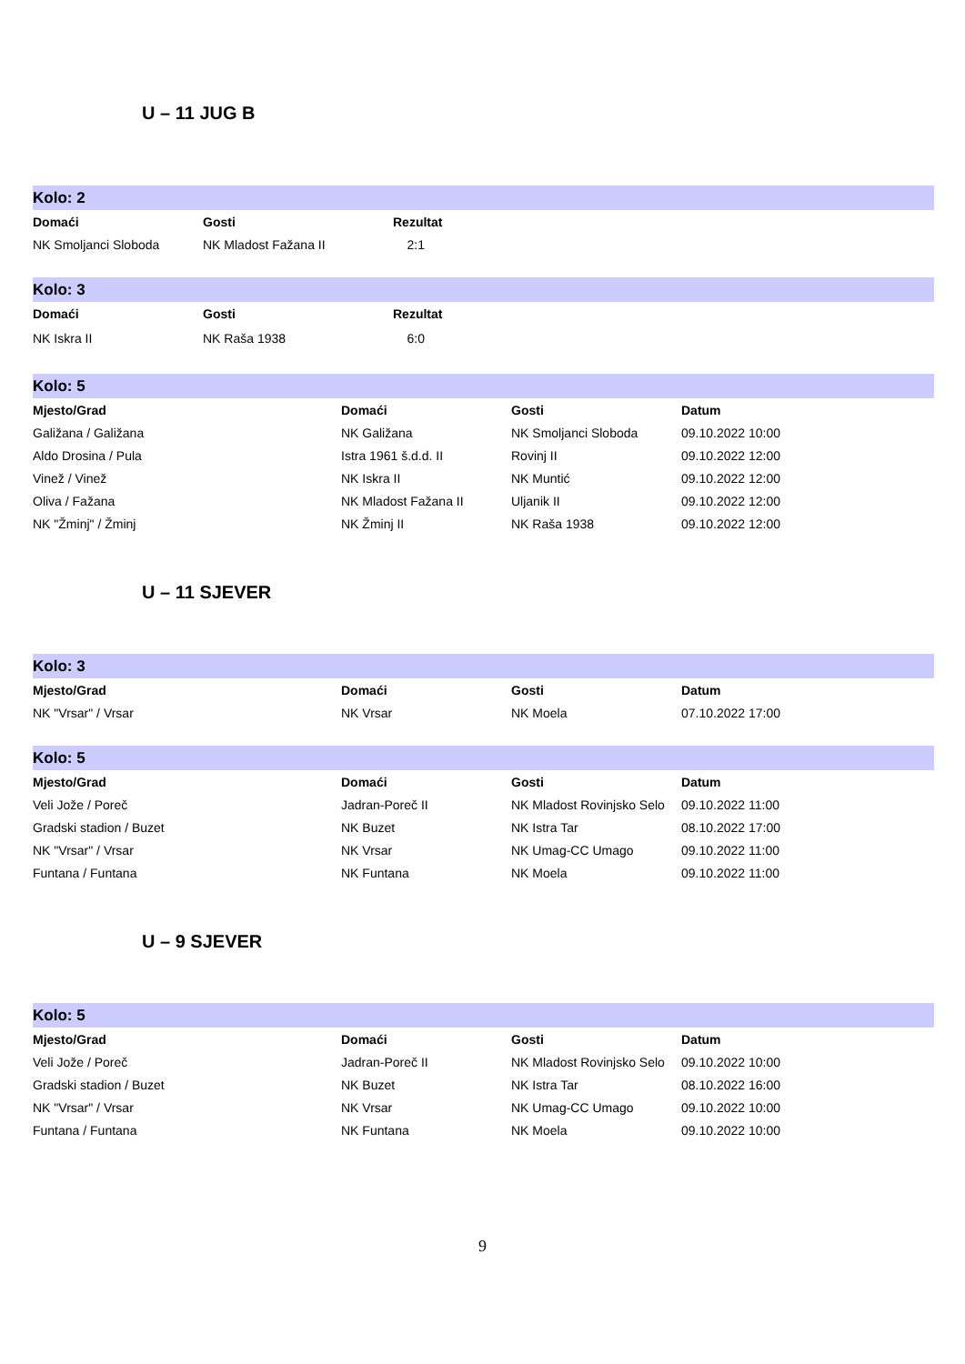U – 11 JUG B
| Kolo: 2 | | | |
| Domaći | Gosti | Rezultat | |
| NK Smoljanci Sloboda | NK Mladost Fažana II | 2:1 | |
| Kolo: 3 | | | |
| Domaći | Gosti | Rezultat | |
| NK Iskra II | NK Raša 1938 | 6:0 | |
| Kolo: 5 | | | |
| Mjesto/Grad | Domaći | Gosti | Datum |
| Galižana / Galižana | NK Galižana | NK Smoljanci Sloboda | 09.10.2022 10:00 |
| Aldo Drosina / Pula | Istra 1961 š.d.d. II | Rovinj II | 09.10.2022 12:00 |
| Vinež / Vinež | NK Iskra II | NK Muntić | 09.10.2022 12:00 |
| Oliva / Fažana | NK Mladost Fažana II | Uljanik II | 09.10.2022 12:00 |
| NK "Žminj" / Žminj | NK Žminj II | NK Raša 1938 | 09.10.2022 12:00 |
U – 11 SJEVER
| Kolo: 3 | | | |
| Mjesto/Grad | Domaći | Gosti | Datum |
| NK "Vrsar" / Vrsar | NK Vrsar | NK Moela | 07.10.2022 17:00 |
| Kolo: 5 | | | |
| Mjesto/Grad | Domaći | Gosti | Datum |
| Veli Jože / Poreč | Jadran-Poreč II | NK Mladost Rovinjsko Selo | 09.10.2022 11:00 |
| Gradski stadion / Buzet | NK Buzet | NK Istra Tar | 08.10.2022 17:00 |
| NK "Vrsar" / Vrsar | NK Vrsar | NK Umag-CC Umago | 09.10.2022 11:00 |
| Funtana / Funtana | NK Funtana | NK Moela | 09.10.2022 11:00 |
U – 9 SJEVER
| Kolo: 5 | | | |
| Mjesto/Grad | Domaći | Gosti | Datum |
| Veli Jože / Poreč | Jadran-Poreč II | NK Mladost Rovinjsko Selo | 09.10.2022 10:00 |
| Gradski stadion / Buzet | NK Buzet | NK Istra Tar | 08.10.2022 16:00 |
| NK "Vrsar" / Vrsar | NK Vrsar | NK Umag-CC Umago | 09.10.2022 10:00 |
| Funtana / Funtana | NK Funtana | NK Moela | 09.10.2022 10:00 |
9